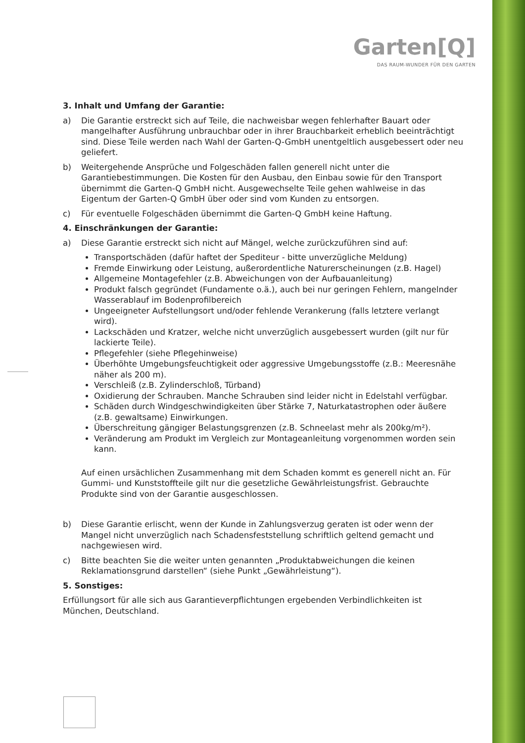Garten[Q]
DAS RAUM-WUNDER FÜR DEN GARTEN
3. Inhalt und Umfang der Garantie:
a) Die Garantie erstreckt sich auf Teile, die nachweisbar wegen fehlerhafter Bauart oder mangelhafter Ausführung unbrauchbar oder in ihrer Brauchbarkeit erheblich beeinträchtigt sind. Diese Teile werden nach Wahl der Garten-Q-GmbH unentgeltlich ausgebessert oder neu geliefert.
b) Weitergehende Ansprüche und Folgeschäden fallen generell nicht unter die Garantiebestimmungen. Die Kosten für den Ausbau, den Einbau sowie für den Transport übernimmt die Garten-Q GmbH nicht. Ausgewechselte Teile gehen wahlweise in das Eigentum der Garten-Q GmbH über oder sind vom Kunden zu entsorgen.
c) Für eventuelle Folgeschäden übernimmt die Garten-Q GmbH keine Haftung.
4. Einschränkungen der Garantie:
a) Diese Garantie erstreckt sich nicht auf Mängel, welche zurückzuführen sind auf:
Transportschäden (dafür haftet der Spediteur - bitte unverzügliche Meldung)
Fremde Einwirkung oder Leistung, außerordentliche Naturerscheinungen (z.B. Hagel)
Allgemeine Montagefehler (z.B. Abweichungen von der Aufbauanleitung)
Produkt falsch gegründet (Fundamente o.ä.), auch bei nur geringen Fehlern, mangelnder Wasserablauf im Bodenprofilbereich
Ungeeigneter Aufstellungsort und/oder fehlende Verankerung (falls letztere verlangt wird).
Lackschäden und Kratzer, welche nicht unverzüglich ausgebessert wurden (gilt nur für lackierte Teile).
Pflegefehler (siehe Pflegehinweise)
Überhöhte Umgebungsfeuchtigkeit oder aggressive Umgebungsstoffe (z.B.: Meeresnähe näher als 200 m).
Verschleiß (z.B. Zylinderschloß, Türband)
Oxidierung der Schrauben. Manche Schrauben sind leider nicht in Edelstahl verfügbar.
Schäden durch Windgeschwindigkeiten über Stärke 7, Naturkatastrophen oder äußere (z.B. gewaltsame) Einwirkungen.
Überschreitung gängiger Belastungsgrenzen (z.B. Schneelast mehr als 200kg/m²).
Veränderung am Produkt im Vergleich zur Montageanleitung vorgenommen worden sein kann.
Auf einen ursächlichen Zusammenhang mit dem Schaden kommt es generell nicht an. Für Gummi- und Kunststoffteile gilt nur die gesetzliche Gewährleistungsfrist. Gebrauchte Produkte sind von der Garantie ausgeschlossen.
b) Diese Garantie erlischt, wenn der Kunde in Zahlungsverzug geraten ist oder wenn der Mangel nicht unverzüglich nach Schadensfeststellung schriftlich geltend gemacht und nachgewiesen wird.
c) Bitte beachten Sie die weiter unten genannten „Produktabweichungen die keinen Reklamationsgrund darstellen“ (siehe Punkt „Gewährleistung“).
5. Sonstiges:
Erfüllungsort für alle sich aus Garantieverpflichtungen ergebenden Verbindlichkeiten ist München, Deutschland.